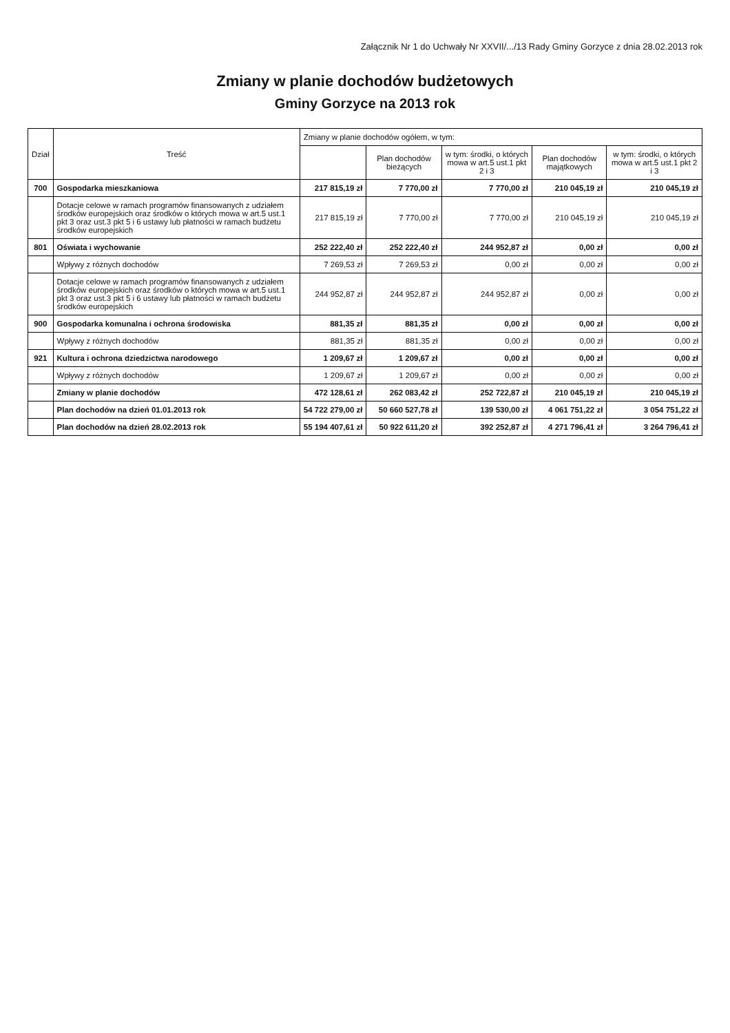Załącznik Nr 1 do Uchwały Nr XXVII/.../13 Rady Gminy Gorzyce z dnia 28.02.2013 rok
Zmiany w planie dochodów budżetowych
Gminy Gorzyce na 2013 rok
| Dział | Treść | Zmiany w planie dochodów ogółem, w tym: | | | | |
| --- | --- | --- | --- | --- | --- | --- |
| | | | Plan dochodów bieżących | w tym: środki, o których mowa w art.5 ust.1 pkt 2 i 3 | Plan dochodów majątkowych | w tym: środki, o których mowa w art.5 ust.1 pkt 2 i 3 |
| 700 | Gospodarka mieszkaniowa | 217 815,19 zł | 7 770,00 zł | 7 770,00 zł | 210 045,19 zł | 210 045,19 zł |
| | Dotacje celowe w ramach programów finansowanych z udziałem środków europejskich oraz środków o których mowa w art.5 ust.1 pkt 3 oraz ust.3 pkt 5 i 6 ustawy lub płatności w ramach budżetu środków europejskich | 217 815,19 zł | 7 770,00 zł | 7 770,00 zł | 210 045,19 zł | 210 045,19 zł |
| 801 | Oświata i wychowanie | 252 222,40 zł | 252 222,40 zł | 244 952,87 zł | 0,00 zł | 0,00 zł |
| | Wpływy z różnych dochodów | 7 269,53 zł | 7 269,53 zł | 0,00 zł | 0,00 zł | 0,00 zł |
| | Dotacje celowe w ramach programów finansowanych z udziałem środków europejskich oraz środków o których mowa w art.5 ust.1 pkt 3 oraz ust.3 pkt 5 i 6 ustawy lub płatności w ramach budżetu środków europejskich | 244 952,87 zł | 244 952,87 zł | 244 952,87 zł | 0,00 zł | 0,00 zł |
| 900 | Gospodarka komunalna i ochrona środowiska | 881,35 zł | 881,35 zł | 0,00 zł | 0,00 zł | 0,00 zł |
| | Wpływy z różnych dochodów | 881,35 zł | 881,35 zł | 0,00 zł | 0,00 zł | 0,00 zł |
| 921 | Kultura i ochrona dziedzictwa narodowego | 1 209,67 zł | 1 209,67 zł | 0,00 zł | 0,00 zł | 0,00 zł |
| | Wpływy z różnych dochodów | 1 209,67 zł | 1 209,67 zł | 0,00 zł | 0,00 zł | 0,00 zł |
| | Zmiany w planie dochodów | 472 128,61 zł | 262 083,42 zł | 252 722,87 zł | 210 045,19 zł | 210 045,19 zł |
| | Plan dochodów na dzień 01.01.2013 rok | 54 722 279,00 zł | 50 660 527,78 zł | 139 530,00 zł | 4 061 751,22 zł | 3 054 751,22 zł |
| | Plan dochodów na dzień 28.02.2013 rok | 55 194 407,61 zł | 50 922 611,20 zł | 392 252,87 zł | 4 271 796,41 zł | 3 264 796,41 zł |